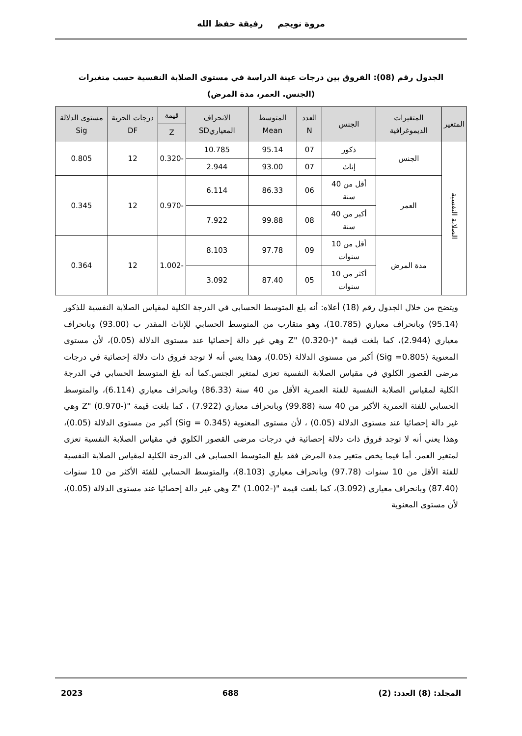مروة نويجم رفيقة حفظ الله
الجدول رقم (08): الفروق بين درجات عينة الدراسة في مستوى الصلابة النفسية حسب متغيرات (الجنس. العمر، مدة المرض)
| المتغير | المتغيرات الديموغرافية | الجنس | العدد N | المتوسط Mean | الانحراف المعياريSD | قيمة | درجات الحرية DF | مستوى الدلالة Sig |
| --- | --- | --- | --- | --- | --- | --- | --- | --- |
| | | | | | | Z | | |
| الصلابة النفسية | الجنس | ذكور | 07 | 95.14 | 10.785 | -0.320 | 12 | 0.805 |
| | | إناث | 07 | 93.00 | 2.944 | | | |
| | العمر | أقل من 40 سنة | 06 | 86.33 | 6.114 | -0.970 | 12 | 0.345 |
| | | أكبر من 40 سنة | 08 | 99.88 | 7.922 | | | |
| | مدة المرض | أقل من 10 سنوات | 09 | 97.78 | 8.103 | -1.002 | 12 | 0.364 |
| | | أكثر من 10 سنوات | 05 | 87.40 | 3.092 | | | |
ويتضح من خلال الجدول رقم (18) أعلاه: أنه بلغ المتوسط الحسابي في الدرجة الكلية لمقياس الصلابة النفسية للذكور (95.14) وبانحراف معياري (10.785)، وهو متقارب من المتوسط الحسابي للإناث المقدر ب (93.00) وبانحراف معياري (2.944)، كما بلغت قيمة "Z" (0.320-) وهي غير دالة إحصائيا عند مستوى الدلالة (0.05)، لأن مستوى المعنوية (Sig =0.805) أكبر من مستوى الدلالة (0.05)، وهذا يعني أنه لا توجد فروق ذات دلالة إحصائية في درجات مرضى القصور الكلوي في مقياس الصلابة النفسية تعزى لمتغير الجنس.كما أنه بلغ المتوسط الحسابي في الدرجة الكلية لمقياس الصلابة النفسية للفئة العمرية الأقل من 40 سنة (86.33) وبانحراف معياري (6.114)، والمتوسط الحسابي للفئة العمرية الأكبر من 40 سنة (99.88) وبانحراف معياري (7.922) ، كما بلغت قيمة "Z" (0.970-) وهي غير دالة إحصائيا عند مستوى الدلالة (0.05) ، لأن مستوى المعنوية (Sig = 0.345) أكبر من مستوى الدلالة (0.05)، وهذا يعني أنه لا توجد فروق ذات دلالة إحصائية في درجات مرضى القصور الكلوي في مقياس الصلابة النفسية تعزى لمتغير العمر. أما فيما يخص متغير مدة المرض فقد بلغ المتوسط الحسابي في الدرجة الكلية لمقياس الصلابة النفسية للفئة الأقل من 10 سنوات (97.78) وبانحراف معياري (8.103)، والمتوسط الحسابي للفئة الأكثر من 10 سنوات (87.40) وبانحراف معياري (3.092)، كما بلغت قيمة "Z" (1.002-) وهي غير دالة إحصائيا عند مستوى الدلالة (0.05)، لأن مستوى المعنوية
المجلد: (8) العدد: (2) 688 2023